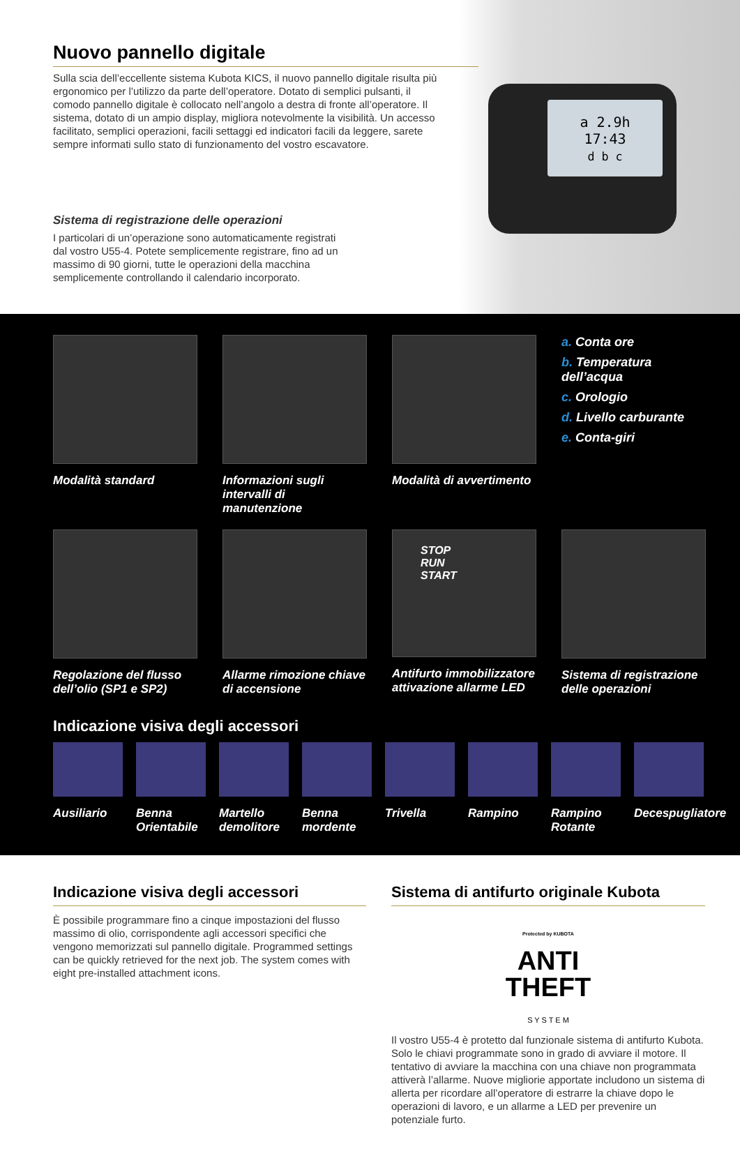a 2.9h
17:43
d b c
Nuovo pannello digitale
Sulla scia dell’eccellente sistema Kubota KICS, il nuovo pannello digitale risulta più ergonomico per l’utilizzo da parte dell’operatore. Dotato di semplici pulsanti, il comodo pannello digitale è collocato nell’angolo a destra di fronte all’operatore. Il sistema, dotato di un ampio display, migliora notevolmente la visibilità. Un accesso facilitato, semplici operazioni, facili settaggi ed indicatori facili da leggere, sarete sempre informati sullo stato di funzionamento del vostro escavatore.
Sistema di registrazione delle operazioni
I particolari di un’operazione sono automaticamente registrati dal vostro U55-4. Potete semplicemente registrare, fino ad un massimo di 90 giorni, tutte le operazioni della macchina semplicemente controllando il calendario incorporato.
Modalità standard
Informazioni sugli intervalli di manutenzione
Modalità di avvertimento
a. Conta ore
b. Temperatura dell’acqua
c. Orologio
d. Livello carburante
e. Conta-giri
Regolazione del flusso dell’olio (SP1 e SP2)
Allarme rimozione chiave di accensione
STOP
RUN
START
Antifurto immobilizzatore attivazione allarme LED
Sistema di registrazione delle operazioni
Indicazione visiva degli accessori
Ausiliario
Benna Orientabile
Martello demolitore
Benna mordente
Trivella
Rampino
Rampino Rotante
Decespugliatore
Indicazione visiva degli accessori
È possibile programmare fino a cinque impostazioni del flusso massimo di olio, corrispondente agli accessori specifici che vengono memorizzati sul pannello digitale. Programmed settings can be quickly retrieved for the next job. The system comes with eight pre-installed attachment icons.
Sistema di antifurto originale Kubota
Protected by KUBOTA
ANTI
THEFT
S Y S T E M
Il vostro U55-4 è protetto dal funzionale sistema di antifurto Kubota. Solo le chiavi programmate sono in grado di avviare il motore. Il tentativo di avviare la macchina con una chiave non programmata attiverà l’allarme. Nuove migliorie apportate includono un sistema di allerta per ricordare all’operatore di estrarre la chiave dopo le operazioni di lavoro, e un allarme a LED per prevenire un potenziale furto.